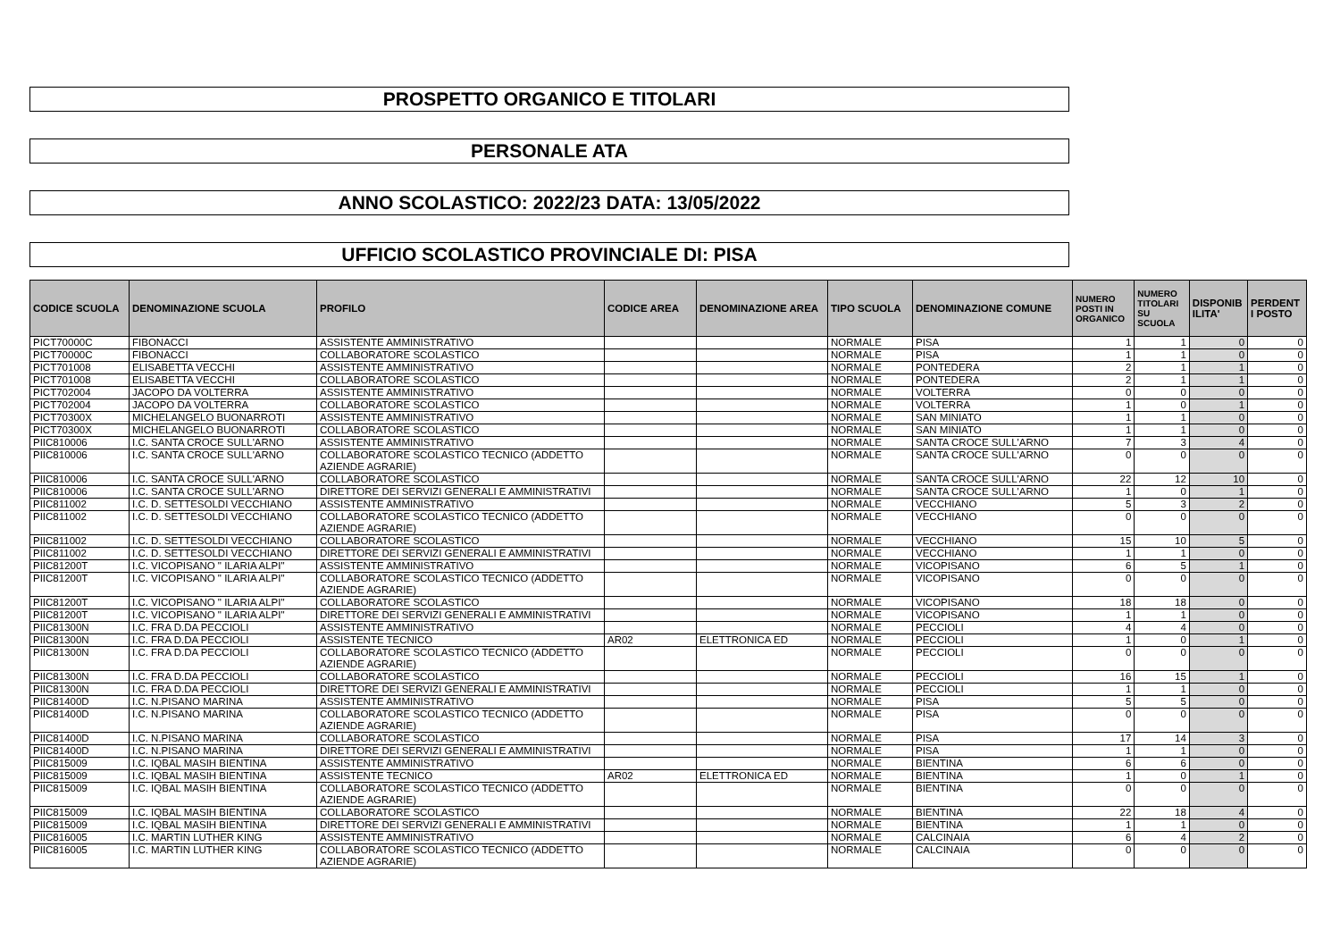PROSPETTO ORGANICO E TITOLARI
PERSONALE ATA
ANNO SCOLASTICO: 2022/23 DATA: 13/05/2022
UFFICIO SCOLASTICO PROVINCIALE DI: PISA
| CODICE SCUOLA | DENOMINAZIONE SCUOLA | PROFILO | CODICE AREA | DENOMINAZIONE AREA | TIPO SCUOLA | DENOMINAZIONE COMUNE | NUMERO POSTI IN ORGANICO | NUMERO TITOLARI SU SCUOLA | DISPONIB ILITA' | PERDENT I POSTO |
| --- | --- | --- | --- | --- | --- | --- | --- | --- | --- | --- |
| PICT70000C | FIBONACCI | ASSISTENTE AMMINISTRATIVO | | | NORMALE | PISA | 1 | 1 | 0 | 0 |
| PICT70000C | FIBONACCI | COLLABORATORE SCOLASTICO | | | NORMALE | PISA | 1 | 1 | 0 | 0 |
| PICT701008 | ELISABETTA VECCHI | ASSISTENTE AMMINISTRATIVO | | | NORMALE | PONTEDERA | 2 | 1 | 1 | 0 |
| PICT701008 | ELISABETTA VECCHI | COLLABORATORE SCOLASTICO | | | NORMALE | PONTEDERA | 2 | 1 | 1 | 0 |
| PICT702004 | JACOPO DA VOLTERRA | ASSISTENTE AMMINISTRATIVO | | | NORMALE | VOLTERRA | 0 | 0 | 0 | 0 |
| PICT702004 | JACOPO DA VOLTERRA | COLLABORATORE SCOLASTICO | | | NORMALE | VOLTERRA | 1 | 0 | 1 | 0 |
| PICT70300X | MICHELANGELO BUONARROTI | ASSISTENTE AMMINISTRATIVO | | | NORMALE | SAN MINIATO | 1 | 1 | 0 | 0 |
| PICT70300X | MICHELANGELO BUONARROTI | COLLABORATORE SCOLASTICO | | | NORMALE | SAN MINIATO | 1 | 1 | 0 | 0 |
| PIIC810006 | I.C. SANTA CROCE SULL'ARNO | ASSISTENTE AMMINISTRATIVO | | | NORMALE | SANTA CROCE SULL'ARNO | 7 | 3 | 4 | 0 |
| PIIC810006 | I.C. SANTA CROCE SULL'ARNO | COLLABORATORE SCOLASTICO TECNICO (ADDETTO AZIENDE AGRARIE) | | | NORMALE | SANTA CROCE SULL'ARNO | 0 | 0 | 0 | 0 |
| PIIC810006 | I.C. SANTA CROCE SULL'ARNO | COLLABORATORE SCOLASTICO | | | NORMALE | SANTA CROCE SULL'ARNO | 22 | 12 | 10 | 0 |
| PIIC810006 | I.C. SANTA CROCE SULL'ARNO | DIRETTORE DEI SERVIZI GENERALI E AMMINISTRATIVI | | | NORMALE | SANTA CROCE SULL'ARNO | 1 | 0 | 1 | 0 |
| PIIC811002 | I.C. D. SETTESOLDI VECCHIANO | ASSISTENTE AMMINISTRATIVO | | | NORMALE | VECCHIANO | 5 | 3 | 2 | 0 |
| PIIC811002 | I.C. D. SETTESOLDI VECCHIANO | COLLABORATORE SCOLASTICO TECNICO (ADDETTO AZIENDE AGRARIE) | | | NORMALE | VECCHIANO | 0 | 0 | 0 | 0 |
| PIIC811002 | I.C. D. SETTESOLDI VECCHIANO | COLLABORATORE SCOLASTICO | | | NORMALE | VECCHIANO | 15 | 10 | 5 | 0 |
| PIIC811002 | I.C. D. SETTESOLDI VECCHIANO | DIRETTORE DEI SERVIZI GENERALI E AMMINISTRATIVI | | | NORMALE | VECCHIANO | 1 | 1 | 0 | 0 |
| PIIC81200T | I.C. VICOPISANO " ILARIA ALPI" | ASSISTENTE AMMINISTRATIVO | | | NORMALE | VICOPISANO | 6 | 5 | 1 | 0 |
| PIIC81200T | I.C. VICOPISANO " ILARIA ALPI" | COLLABORATORE SCOLASTICO TECNICO (ADDETTO AZIENDE AGRARIE) | | | NORMALE | VICOPISANO | 0 | 0 | 0 | 0 |
| PIIC81200T | I.C. VICOPISANO " ILARIA ALPI" | COLLABORATORE SCOLASTICO | | | NORMALE | VICOPISANO | 18 | 18 | 0 | 0 |
| PIIC81200T | I.C. VICOPISANO " ILARIA ALPI" | DIRETTORE DEI SERVIZI GENERALI E AMMINISTRATIVI | | | NORMALE | VICOPISANO | 1 | 1 | 0 | 0 |
| PIIC81300N | I.C. FRA D.DA PECCIOLI | ASSISTENTE AMMINISTRATIVO | | | NORMALE | PECCIOLI | 4 | 4 | 0 | 0 |
| PIIC81300N | I.C. FRA D.DA PECCIOLI | ASSISTENTE TECNICO | AR02 | ELETTRONICA ED | NORMALE | PECCIOLI | 1 | 0 | 1 | 0 |
| PIIC81300N | I.C. FRA D.DA PECCIOLI | COLLABORATORE SCOLASTICO TECNICO (ADDETTO AZIENDE AGRARIE) | | | NORMALE | PECCIOLI | 0 | 0 | 0 | 0 |
| PIIC81300N | I.C. FRA D.DA PECCIOLI | COLLABORATORE SCOLASTICO | | | NORMALE | PECCIOLI | 16 | 15 | 1 | 0 |
| PIIC81300N | I.C. FRA D.DA PECCIOLI | DIRETTORE DEI SERVIZI GENERALI E AMMINISTRATIVI | | | NORMALE | PECCIOLI | 1 | 1 | 0 | 0 |
| PIIC81400D | I.C. N.PISANO MARINA | ASSISTENTE AMMINISTRATIVO | | | NORMALE | PISA | 5 | 5 | 0 | 0 |
| PIIC81400D | I.C. N.PISANO MARINA | COLLABORATORE SCOLASTICO TECNICO (ADDETTO AZIENDE AGRARIE) | | | NORMALE | PISA | 0 | 0 | 0 | 0 |
| PIIC81400D | I.C. N.PISANO MARINA | COLLABORATORE SCOLASTICO | | | NORMALE | PISA | 17 | 14 | 3 | 0 |
| PIIC81400D | I.C. N.PISANO MARINA | DIRETTORE DEI SERVIZI GENERALI E AMMINISTRATIVI | | | NORMALE | PISA | 1 | 1 | 0 | 0 |
| PIIC815009 | I.C. IQBAL MASIH BIENTINA | ASSISTENTE AMMINISTRATIVO | | | NORMALE | BIENTINA | 6 | 6 | 0 | 0 |
| PIIC815009 | I.C. IQBAL MASIH BIENTINA | ASSISTENTE TECNICO | AR02 | ELETTRONICA ED | NORMALE | BIENTINA | 1 | 0 | 1 | 0 |
| PIIC815009 | I.C. IQBAL MASIH BIENTINA | COLLABORATORE SCOLASTICO TECNICO (ADDETTO AZIENDE AGRARIE) | | | NORMALE | BIENTINA | 0 | 0 | 0 | 0 |
| PIIC815009 | I.C. IQBAL MASIH BIENTINA | COLLABORATORE SCOLASTICO | | | NORMALE | BIENTINA | 22 | 18 | 4 | 0 |
| PIIC815009 | I.C. IQBAL MASIH BIENTINA | DIRETTORE DEI SERVIZI GENERALI E AMMINISTRATIVI | | | NORMALE | BIENTINA | 1 | 1 | 0 | 0 |
| PIIC816005 | I.C. MARTIN LUTHER KING | ASSISTENTE AMMINISTRATIVO | | | NORMALE | CALCINAIA | 6 | 4 | 2 | 0 |
| PIIC816005 | I.C. MARTIN LUTHER KING | COLLABORATORE SCOLASTICO TECNICO (ADDETTO AZIENDE AGRARIE) | | | NORMALE | CALCINAIA | 0 | 0 | 0 | 0 |